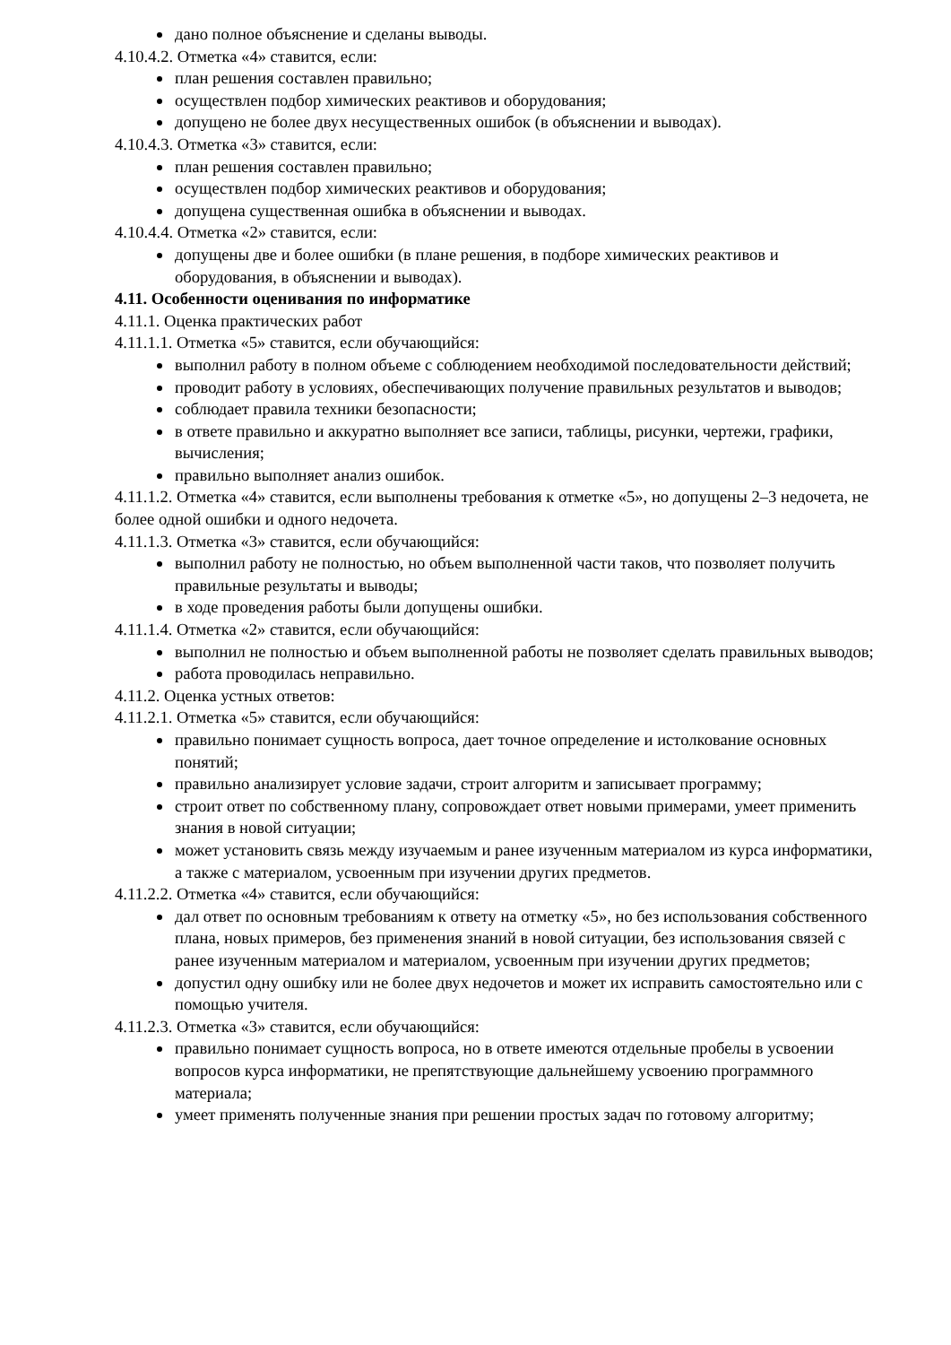дано полное объяснение и сделаны выводы.
4.10.4.2. Отметка «4» ставится, если:
план решения составлен правильно;
осуществлен подбор химических реактивов и оборудования;
допущено не более двух несущественных ошибок (в объяснении и выводах).
4.10.4.3. Отметка «3» ставится, если:
план решения составлен правильно;
осуществлен подбор химических реактивов и оборудования;
допущена существенная ошибка в объяснении и выводах.
4.10.4.4. Отметка «2» ставится, если:
допущены две и более ошибки (в плане решения, в подборе химических реактивов и оборудования, в объяснении и выводах).
4.11. Особенности оценивания по информатике
4.11.1. Оценка практических работ
4.11.1.1. Отметка «5» ставится, если обучающийся:
выполнил работу в полном объеме с соблюдением необходимой последовательности действий;
проводит работу в условиях, обеспечивающих получение правильных результатов и выводов;
соблюдает правила техники безопасности;
в ответе правильно и аккуратно выполняет все записи, таблицы, рисунки, чертежи, графики, вычисления;
правильно выполняет анализ ошибок.
4.11.1.2. Отметка «4» ставится, если выполнены требования к отметке «5», но допущены 2–3 недочета, не более одной ошибки и одного недочета.
4.11.1.3. Отметка «3» ставится, если обучающийся:
выполнил работу не полностью, но объем выполненной части таков, что позволяет получить правильные результаты и выводы;
в ходе проведения работы были допущены ошибки.
4.11.1.4. Отметка «2» ставится, если обучающийся:
выполнил не полностью и объем выполненной работы не позволяет сделать правильных выводов;
работа проводилась неправильно.
4.11.2. Оценка устных ответов:
4.11.2.1. Отметка «5» ставится, если обучающийся:
правильно понимает сущность вопроса, дает точное определение и истолкование основных понятий;
правильно анализирует условие задачи, строит алгоритм и записывает программу;
строит ответ по собственному плану, сопровождает ответ новыми примерами, умеет применить знания в новой ситуации;
может установить связь между изучаемым и ранее изученным материалом из курса информатики, а также с материалом, усвоенным при изучении других предметов.
4.11.2.2. Отметка «4» ставится, если обучающийся:
дал ответ по основным требованиям к ответу на отметку «5», но без использования собственного плана, новых примеров, без применения знаний в новой ситуации, без использования связей с ранее изученным материалом и материалом, усвоенным при изучении других предметов;
допустил одну ошибку или не более двух недочетов и может их исправить самостоятельно или с помощью учителя.
4.11.2.3. Отметка «3» ставится, если обучающийся:
правильно понимает сущность вопроса, но в ответе имеются отдельные пробелы в усвоении вопросов курса информатики, не препятствующие дальнейшему усвоению программного материала;
умеет применять полученные знания при решении простых задач по готовому алгоритму;